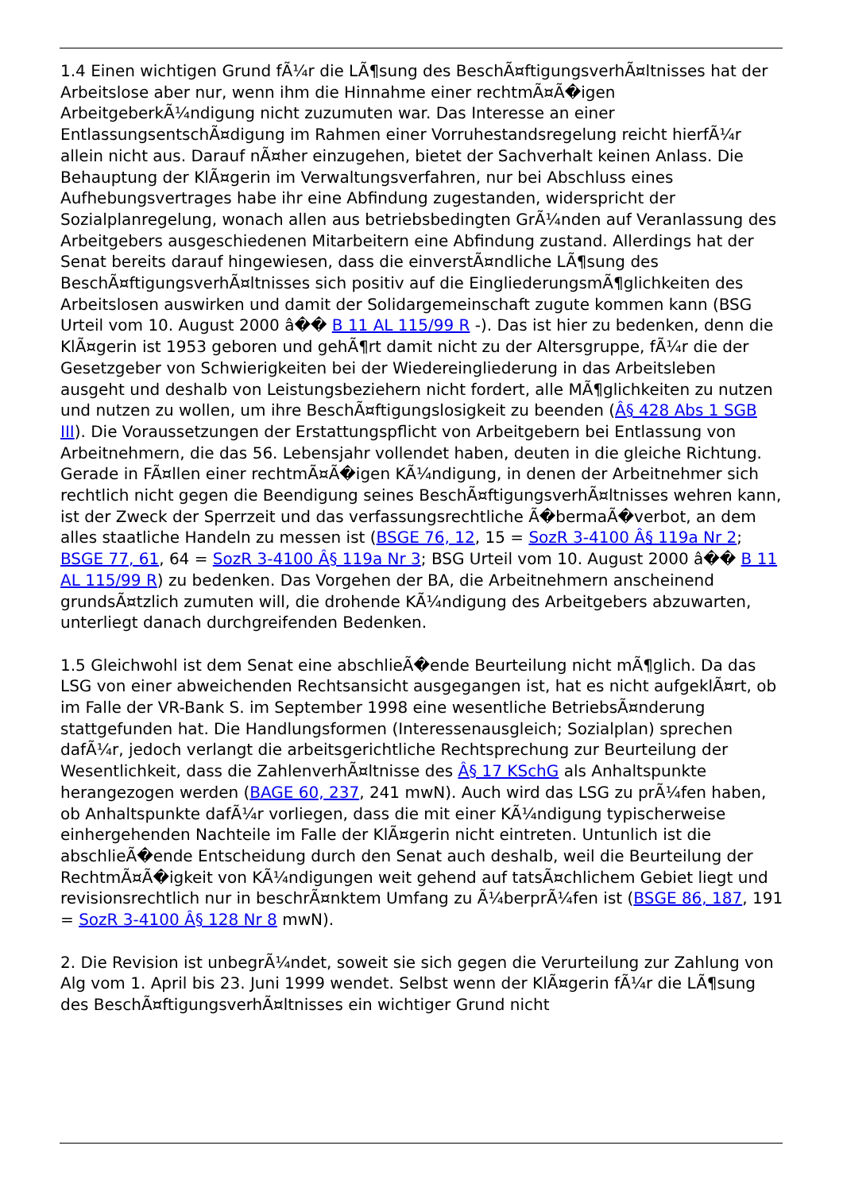1.4 Einen wichtigen Grund fÃ¼r die LÃ¶sung des BeschÃ¤ftigungsverhÃ¤ltnisses hat der Arbeitslose aber nur, wenn ihm die Hinnahme einer rechtmÃ¤Ã�igen ArbeitgeberkÃ¼ndigung nicht zuzumuten war. Das Interesse an einer EntlassungsentschÃ¤digung im Rahmen einer Vorruhestandsregelung reicht hierfÃ¼r allein nicht aus. Darauf nÃ¤her einzugehen, bietet der Sachverhalt keinen Anlass. Die Behauptung der KlÃ¤gerin im Verwaltungsverfahren, nur bei Abschluss eines Aufhebungsvertrages habe ihr eine Abfindung zugestanden, widerspricht der Sozialplanregelung, wonach allen aus betriebsbedingten GrÃ¼nden auf Veranlassung des Arbeitgebers ausgeschiedenen Mitarbeitern eine Abfindung zustand. Allerdings hat der Senat bereits darauf hingewiesen, dass die einverstÃ¤ndliche LÃ¶sung des BeschÃ¤ftigungsverhÃ¤ltnisses sich positiv auf die EingliederungsmÃ¶glichkeiten des Arbeitslosen auswirken und damit der Solidargemeinschaft zugute kommen kann (BSG Urteil vom 10. August 2000 â�� B 11 AL 115/99 R -). Das ist hier zu bedenken, denn die KlÃ¤gerin ist 1953 geboren und gehÃ¶rt damit nicht zu der Altersgruppe, fÃ¼r die der Gesetzgeber von Schwierigkeiten bei der Wiedereingliederung in das Arbeitsleben ausgeht und deshalb von Leistungsbeziehern nicht fordert, alle MÃ¶glichkeiten zu nutzen und nutzen zu wollen, um ihre BeschÃ¤ftigungslosigkeit zu beenden (Â§ 428 Abs 1 SGB III). Die Voraussetzungen der Erstattungspflicht von Arbeitgebern bei Entlassung von Arbeitnehmern, die das 56. Lebensjahr vollendet haben, deuten in die gleiche Richtung. Gerade in FÃ¤llen einer rechtmÃ¤Ã�igen KÃ¼ndigung, in denen der Arbeitnehmer sich rechtlich nicht gegen die Beendigung seines BeschÃ¤ftigungsverhÃ¤ltnisses wehren kann, ist der Zweck der Sperrzeit und das verfassungsrechtliche Ã�bermaÃ�verbot, an dem alles staatliche Handeln zu messen ist (BSGE 76, 12, 15 = SozR 3-4100 Â§ 119a Nr 2; BSGE 77, 61, 64 = SozR 3-4100 Â§ 119a Nr 3; BSG Urteil vom 10. August 2000 â�� B 11 AL 115/99 R) zu bedenken. Das Vorgehen der BA, die Arbeitnehmern anscheinend grundsÃ¤tzlich zumuten will, die drohende KÃ¼ndigung des Arbeitgebers abzuwarten, unterliegt danach durchgreifenden Bedenken.
1.5 Gleichwohl ist dem Senat eine abschlieÃ�ende Beurteilung nicht mÃ¶glich. Da das LSG von einer abweichenden Rechtsansicht ausgegangen ist, hat es nicht aufgeklÃ¤rt, ob im Falle der VR-Bank S. im September 1998 eine wesentliche BetriebsÃ¤nderung stattgefunden hat. Die Handlungsformen (Interessenausgleich; Sozialplan) sprechen dafÃ¼r, jedoch verlangt die arbeitsgerichtliche Rechtsprechung zur Beurteilung der Wesentlichkeit, dass die ZahlenverhÃ¤ltnisse des Â§ 17 KSchG als Anhaltspunkte herangezogen werden (BAGE 60, 237, 241 mwN). Auch wird das LSG zu prÃ¼fen haben, ob Anhaltspunkte dafÃ¼r vorliegen, dass die mit einer KÃ¼ndigung typischerweise einhergehenden Nachteile im Falle der KlÃ¤gerin nicht eintreten. Untunlich ist die abschlieÃ�ende Entscheidung durch den Senat auch deshalb, weil die Beurteilung der RechtmÃ¤Ã�igkeit von KÃ¼ndigungen weit gehend auf tatsÃ¤chlichem Gebiet liegt und revisionsrechtlich nur in beschrÃ¤nktem Umfang zu Ã¼berprÃ¼fen ist (BSGE 86, 187, 191 = SozR 3-4100 Â§ 128 Nr 8 mwN).
2. Die Revision ist unbegrÃ¼ndet, soweit sie sich gegen die Verurteilung zur Zahlung von Alg vom 1. April bis 23. Juni 1999 wendet. Selbst wenn der KlÃ¤gerin fÃ¼r die LÃ¶sung des BeschÃ¤ftigungsverhÃ¤ltnisses ein wichtiger Grund nicht